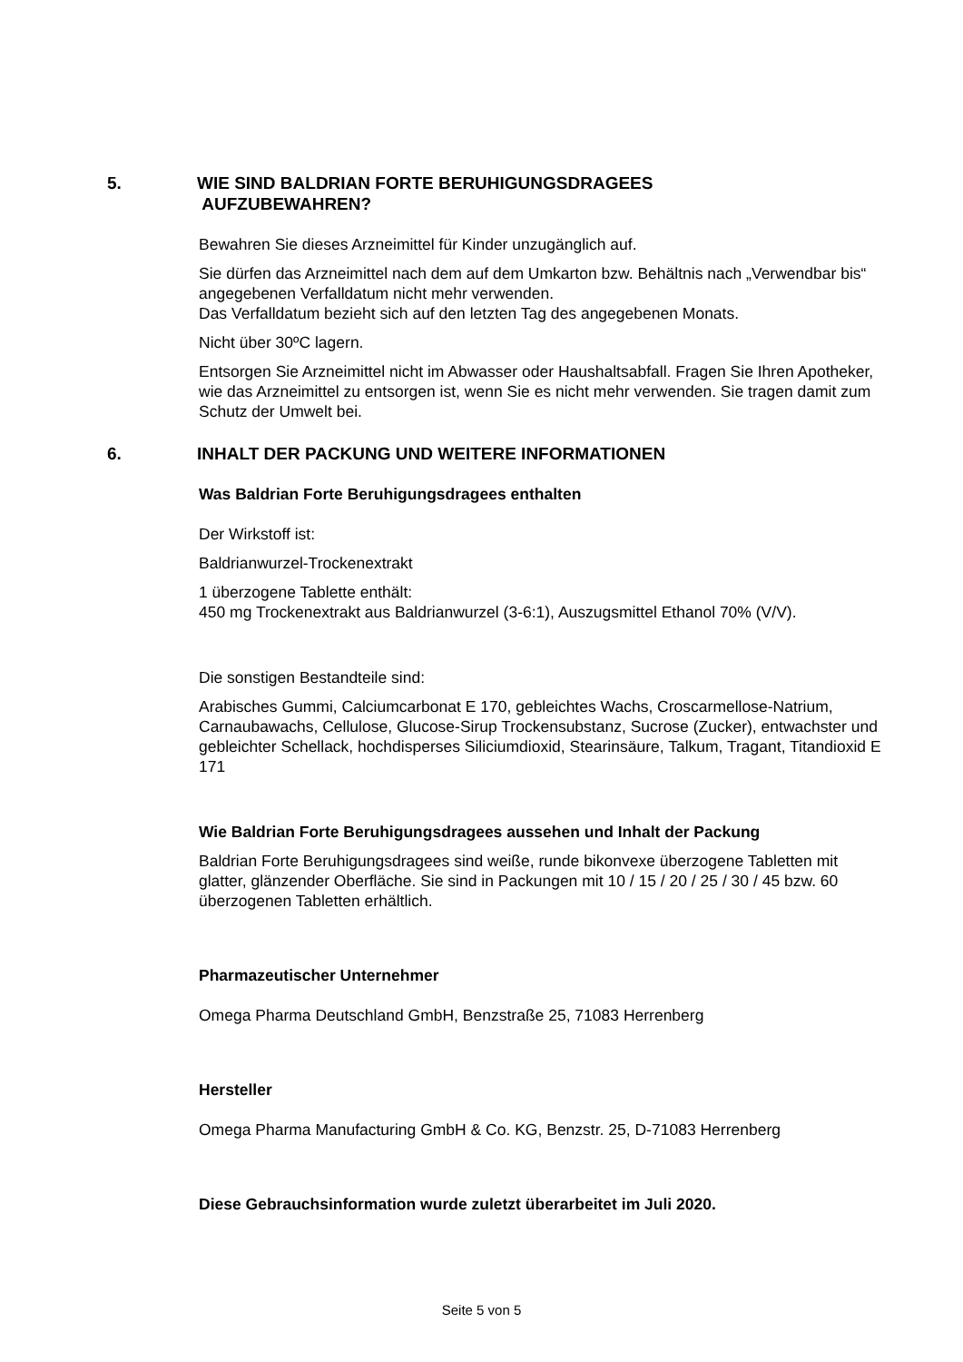5. WIE SIND BALDRIAN FORTE BERUHIGUNGSDRAGEES
AUFZUBEWAHREN?
Bewahren Sie dieses Arzneimittel für Kinder unzugänglich auf.
Sie dürfen das Arzneimittel nach dem auf dem Umkarton bzw. Behältnis nach „Verwendbar bis“ angegebenen Verfalldatum nicht mehr verwenden.
Das Verfalldatum bezieht sich auf den letzten Tag des angegebenen Monats.
Nicht über 30ºC lagern.
Entsorgen Sie Arzneimittel nicht im Abwasser oder Haushaltsabfall. Fragen Sie Ihren Apotheker, wie das Arzneimittel zu entsorgen ist, wenn Sie es nicht mehr verwenden. Sie tragen damit zum Schutz der Umwelt bei.
6. INHALT DER PACKUNG UND WEITERE INFORMATIONEN
Was Baldrian Forte Beruhigungsdragees enthalten
Der Wirkstoff ist:
Baldrianwurzel-Trockenextrakt
1 überzogene Tablette enthält:
450 mg Trockenextrakt aus Baldrianwurzel (3-6:1), Auszugsmittel Ethanol 70% (V/V).
Die sonstigen Bestandteile sind:
Arabisches Gummi, Calciumcarbonat E 170, gebleichtes Wachs, Croscarmellose-Natrium, Carnaubawachs, Cellulose, Glucose-Sirup Trockensubstanz, Sucrose (Zucker), entwachster und gebleichter Schellack, hochdisperses Siliciumdioxid, Stearinsäure, Talkum, Tragant, Titandioxid E 171
Wie Baldrian Forte Beruhigungsdragees aussehen und Inhalt der Packung
Baldrian Forte Beruhigungsdragees sind weiße, runde bikonvexe überzogene Tabletten mit glatter, glänzender Oberfläche. Sie sind in Packungen mit 10 / 15 / 20 / 25 / 30 / 45 bzw. 60 überzogenen Tabletten erhältlich.
Pharmazeutischer Unternehmer
Omega Pharma Deutschland GmbH, Benzstraße 25, 71083 Herrenberg
Hersteller
Omega Pharma Manufacturing GmbH & Co. KG, Benzstr. 25, D-71083 Herrenberg
Diese Gebrauchsinformation wurde zuletzt überarbeitet im Juli 2020.
Seite 5 von 5